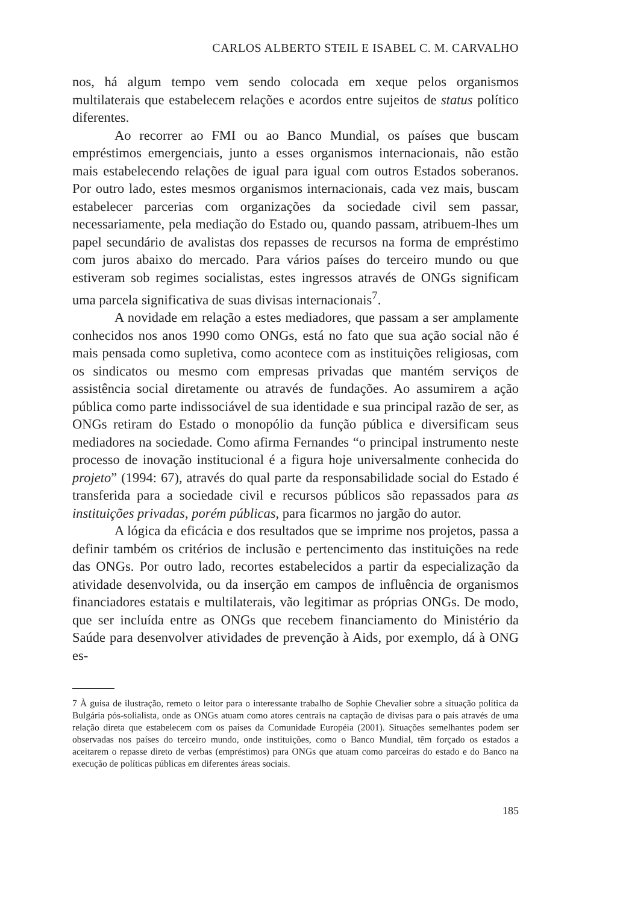CARLOS ALBERTO STEIL E ISABEL C. M. CARVALHO
nos, há algum tempo vem sendo colocada em xeque pelos organismos multilaterais que estabelecem relações e acordos entre sujeitos de status político diferentes.
Ao recorrer ao FMI ou ao Banco Mundial, os países que buscam empréstimos emergenciais, junto a esses organismos internacionais, não estão mais estabelecendo relações de igual para igual com outros Estados soberanos. Por outro lado, estes mesmos organismos internacionais, cada vez mais, buscam estabelecer parcerias com organizações da sociedade civil sem passar, necessariamente, pela mediação do Estado ou, quando passam, atribuem-lhes um papel secundário de avalistas dos repasses de recursos na forma de empréstimo com juros abaixo do mercado. Para vários países do terceiro mundo ou que estiveram sob regimes socialistas, estes ingressos através de ONGs significam uma parcela significativa de suas divisas internacionais<sup>7</sup>.
A novidade em relação a estes mediadores, que passam a ser amplamente conhecidos nos anos 1990 como ONGs, está no fato que sua ação social não é mais pensada como supletiva, como acontece com as instituições religiosas, com os sindicatos ou mesmo com empresas privadas que mantém serviços de assistência social diretamente ou através de fundações. Ao assumirem a ação pública como parte indissociável de sua identidade e sua principal razão de ser, as ONGs retiram do Estado o monopólio da função pública e diversificam seus mediadores na sociedade. Como afirma Fernandes “o principal instrumento neste processo de inovação institucional é a figura hoje universalmente conhecida do projeto” (1994: 67), através do qual parte da responsabilidade social do Estado é transferida para a sociedade civil e recursos públicos são repassados para as instituições privadas, porém públicas, para ficarmos no jargão do autor.
A lógica da eficácia e dos resultados que se imprime nos projetos, passa a definir também os critérios de inclusão e pertencimento das instituições na rede das ONGs. Por outro lado, recortes estabelecidos a partir da especialização da atividade desenvolvida, ou da inserção em campos de influência de organismos financiadores estatais e multilaterais, vão legitimar as próprias ONGs. De modo, que ser incluída entre as ONGs que recebem financiamento do Ministério da Saúde para desenvolver atividades de prevenção à Aids, por exemplo, dá à ONG es-
7 À guisa de ilustração, remeto o leitor para o interessante trabalho de Sophie Chevalier sobre a situação política da Bulgária pós-solialista, onde as ONGs atuam como atores centrais na captação de divisas para o país através de uma relação direta que estabelecem com os países da Comunidade Européia (2001). Situações semelhantes podem ser observadas nos países do terceiro mundo, onde instituições, como o Banco Mundial, têm forçado os estados a aceitarem o repasse direto de verbas (empréstimos) para ONGs que atuam como parceiras do estado e do Banco na execução de políticas públicas em diferentes áreas sociais.
185